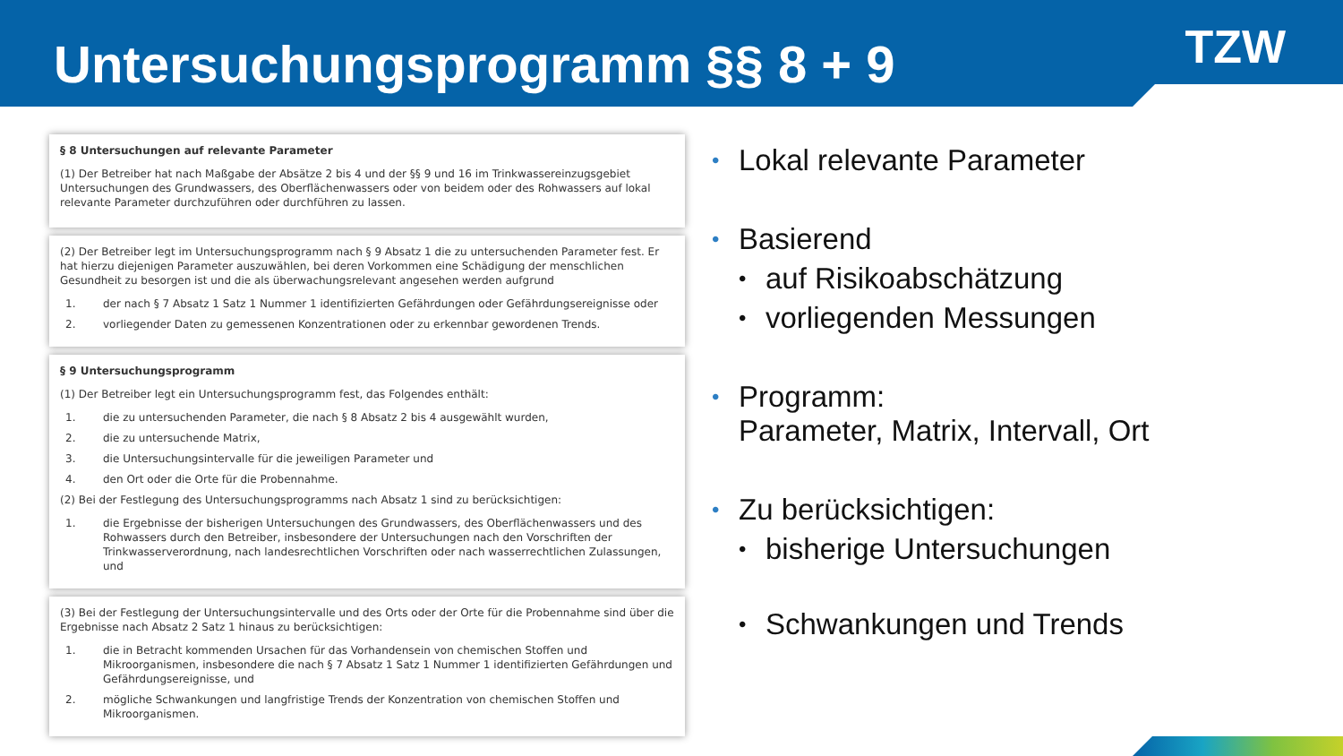Untersuchungsprogramm §§ 8 + 9
TZW
§ 8 Untersuchungen auf relevante Parameter
(1) Der Betreiber hat nach Maßgabe der Absätze 2 bis 4 und der §§ 9 und 16 im Trinkwassereinzugsgebiet Untersuchungen des Grundwassers, des Oberflächenwassers oder von beidem oder des Rohwassers auf lokal relevante Parameter durchzuführen oder durchführen zu lassen.
(2) Der Betreiber legt im Untersuchungsprogramm nach § 9 Absatz 1 die zu untersuchenden Parameter fest. Er hat hierzu diejenigen Parameter auszuwählen, bei deren Vorkommen eine Schädigung der menschlichen Gesundheit zu besorgen ist und die als überwachungsrelevant angesehen werden aufgrund
1. der nach § 7 Absatz 1 Satz 1 Nummer 1 identifizierten Gefährdungen oder Gefährdungsereignisse oder
2. vorliegender Daten zu gemessenen Konzentrationen oder zu erkennbar gewordenen Trends.
§ 9 Untersuchungsprogramm
(1) Der Betreiber legt ein Untersuchungsprogramm fest, das Folgendes enthält:
1. die zu untersuchenden Parameter, die nach § 8 Absatz 2 bis 4 ausgewählt wurden,
2. die zu untersuchende Matrix,
3. die Untersuchungsintervalle für die jeweiligen Parameter und
4. den Ort oder die Orte für die Probennahme.
(2) Bei der Festlegung des Untersuchungsprogramms nach Absatz 1 sind zu berücksichtigen:
1. die Ergebnisse der bisherigen Untersuchungen des Grundwassers, des Oberflächenwassers und des Rohwassers durch den Betreiber, insbesondere der Untersuchungen nach den Vorschriften der Trinkwasserverordnung, nach landesrechtlichen Vorschriften oder nach wasserrechtlichen Zulassungen, und
(3) Bei der Festlegung der Untersuchungsintervalle und des Orts oder der Orte für die Probennahme sind über die Ergebnisse nach Absatz 2 Satz 1 hinaus zu berücksichtigen:
1. die in Betracht kommenden Ursachen für das Vorhandensein von chemischen Stoffen und Mikroorganismen, insbesondere die nach § 7 Absatz 1 Satz 1 Nummer 1 identifizierten Gefährdungen und Gefährdungsereignisse, und
2. mögliche Schwankungen und langfristige Trends der Konzentration von chemischen Stoffen und Mikroorganismen.
• Lokal relevante Parameter
• Basierend
• auf Risikoabschätzung
• vorliegenden Messungen
• Programm:
Parameter, Matrix, Intervall, Ort
• Zu berücksichtigen:
• bisherige Untersuchungen
• Schwankungen und Trends